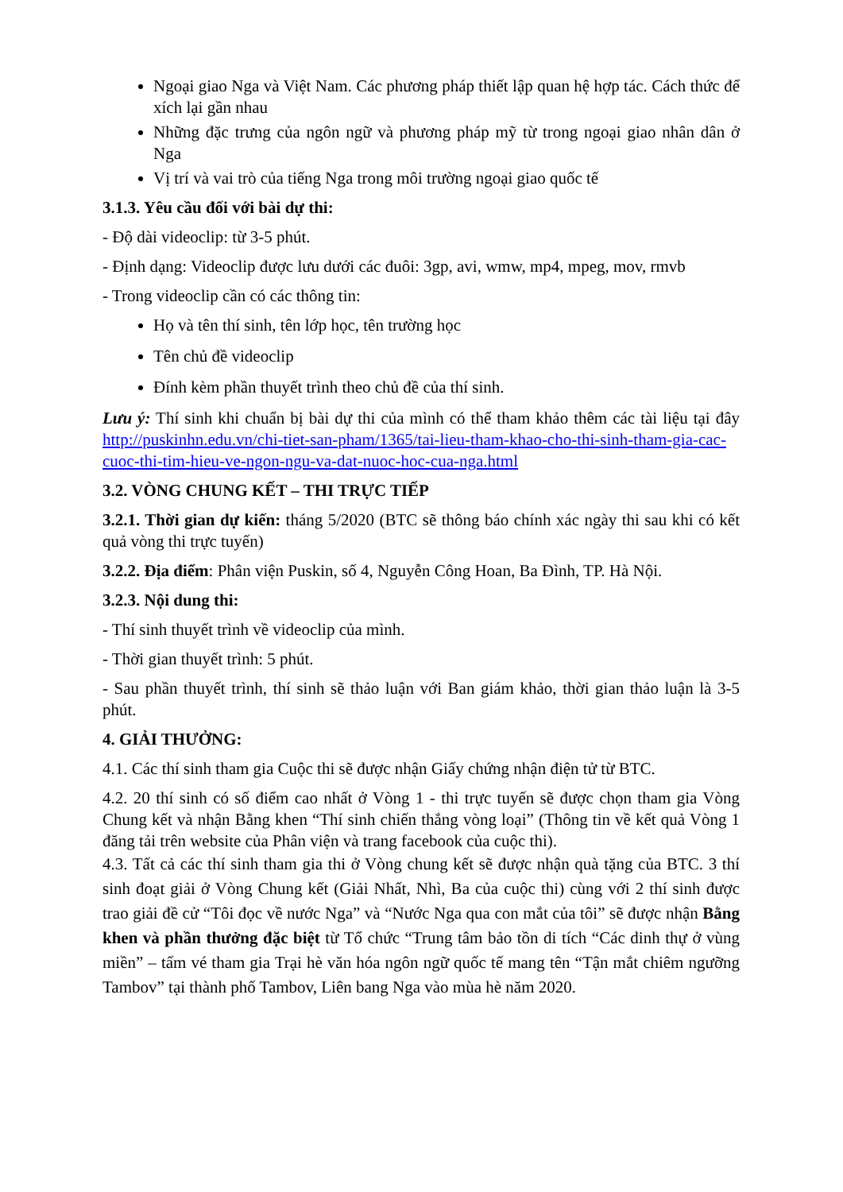Ngoại giao Nga và Việt Nam. Các phương pháp thiết lập quan hệ hợp tác. Cách thức để xích lại gần nhau
Những đặc trưng của ngôn ngữ và phương pháp mỹ từ trong ngoại giao nhân dân ở Nga
Vị trí và vai trò của tiếng Nga trong môi trường ngoại giao quốc tế
3.1.3. Yêu cầu đối với bài dự thi:
- Độ dài videoclip: từ 3-5 phút.
- Định dạng: Videoclip được lưu dưới các đuôi: 3gp, avi, wmw, mp4, mpeg, mov, rmvb
- Trong videoclip cần có các thông tin:
Họ và tên thí sinh, tên lớp học, tên trường học
Tên chủ đề videoclip
Đính kèm phần thuyết trình theo chủ đề của thí sinh.
Lưu ý: Thí sinh khi chuẩn bị bài dự thi của mình có thể tham khảo thêm các tài liệu tại đây http://puskinhn.edu.vn/chi-tiet-san-pham/1365/tai-lieu-tham-khao-cho-thi-sinh-tham-gia-cac-cuoc-thi-tim-hieu-ve-ngon-ngu-va-dat-nuoc-hoc-cua-nga.html
3.2. VÒNG CHUNG KẾT – THI TRỰC TIẾP
3.2.1. Thời gian dự kiến: tháng 5/2020 (BTC sẽ thông báo chính xác ngày thi sau khi có kết quả vòng thi trực tuyến)
3.2.2. Địa điểm: Phân viện Puskin, số 4, Nguyễn Công Hoan, Ba Đình, TP. Hà Nội.
3.2.3. Nội dung thi:
- Thí sinh thuyết trình về videoclip của mình.
- Thời gian thuyết trình: 5 phút.
- Sau phần thuyết trình, thí sinh sẽ thảo luận với Ban giám khảo, thời gian thảo luận là 3-5 phút.
4. GIẢI THƯỞNG:
4.1. Các thí sinh tham gia Cuộc thi sẽ được nhận Giấy chứng nhận điện tử từ BTC.
4.2. 20 thí sinh có số điểm cao nhất ở Vòng 1 - thi trực tuyến sẽ được chọn tham gia Vòng Chung kết và nhận Bằng khen “Thí sinh chiến thắng vòng loại” (Thông tin về kết quả Vòng 1 đăng tải trên website của Phân viện và trang facebook của cuộc thi).
4.3. Tất cả các thí sinh tham gia thi ở Vòng chung kết sẽ được nhận quà tặng của BTC. 3 thí sinh đoạt giải ở Vòng Chung kết (Giải Nhất, Nhì, Ba của cuộc thi) cùng với 2 thí sinh được trao giải đề cử “Tôi đọc về nước Nga” và “Nước Nga qua con mắt của tôi” sẽ được nhận Bằng khen và phần thưởng đặc biệt từ Tổ chức “Trung tâm bảo tồn di tích “Các dinh thự ở vùng miền” – tấm vé tham gia Trại hè văn hóa ngôn ngữ quốc tế mang tên “Tận mắt chiêm ngưỡng Tambov” tại thành phố Tambov, Liên bang Nga vào mùa hè năm 2020.